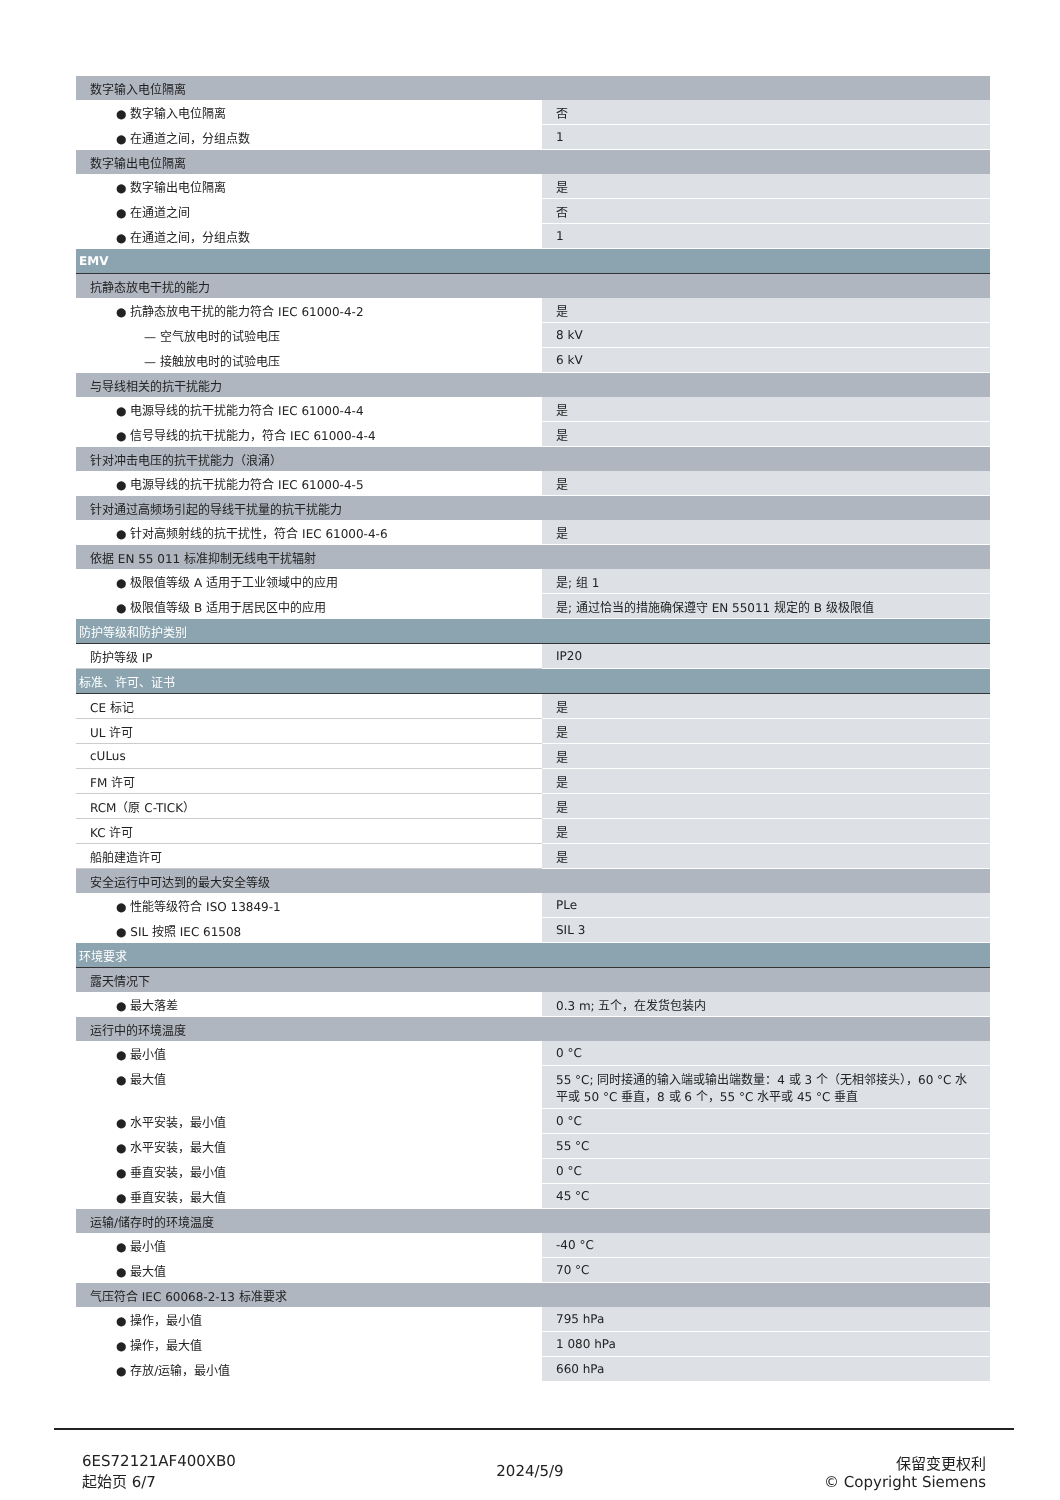| 数字输入电位隔离 | |
| ● 数字输入电位隔离 | 否 |
| ● 在通道之间，分组点数 | 1 |
| 数字输出电位隔离 | |
| ● 数字输出电位隔离 | 是 |
| ● 在通道之间 | 否 |
| ● 在通道之间，分组点数 | 1 |
| EMV | |
| 抗静态放电干扰的能力 | |
| ● 抗静态放电干扰的能力符合 IEC 61000-4-2 | 是 |
| — 空气放电时的试验电压 | 8 kV |
| — 接触放电时的试验电压 | 6 kV |
| 与导线相关的抗干扰能力 | |
| ● 电源导线的抗干扰能力符合 IEC 61000-4-4 | 是 |
| ● 信号导线的抗干扰能力，符合 IEC 61000-4-4 | 是 |
| 针对冲击电压的抗干扰能力（浪涌） | |
| ● 电源导线的抗干扰能力符合 IEC 61000-4-5 | 是 |
| 针对通过高频场引起的导线干扰量的抗干扰能力 | |
| ● 针对高频射线的抗干扰性，符合 IEC 61000-4-6 | 是 |
| 依据 EN 55 011 标准抑制无线电干扰辐射 | |
| ● 极限值等级 A 适用于工业领域中的应用 | 是; 组 1 |
| ● 极限值等级 B 适用于居民区中的应用 | 是; 通过恰当的措施确保遵守 EN 55011 规定的 B 级极限值 |
| 防护等级和防护类别 | |
| 防护等级 IP | IP20 |
| 标准、许可、证书 | |
| CE 标记 | 是 |
| UL 许可 | 是 |
| cULus | 是 |
| FM 许可 | 是 |
| RCM（原 C-TICK） | 是 |
| KC 许可 | 是 |
| 船舶建造许可 | 是 |
| 安全运行中可达到的最大安全等级 | |
| ● 性能等级符合 ISO 13849-1 | PLe |
| ● SIL 按照 IEC 61508 | SIL 3 |
| 环境要求 | |
| 露天情况下 | |
| ● 最大落差 | 0.3 m; 五个，在发货包装内 |
| 运行中的环境温度 | |
| ● 最小值 | 0 °C |
| ● 最大值 | 55 °C; 同时接通的输入端或输出端数量：4 或 3 个（无相邻接头），60 °C 水平或 50 °C 垂直，8 或 6 个，55 °C 水平或 45 °C 垂直 |
| ● 水平安装，最小值 | 0 °C |
| ● 水平安装，最大值 | 55 °C |
| ● 垂直安装，最小值 | 0 °C |
| ● 垂直安装，最大值 | 45 °C |
| 运输/储存时的环境温度 | |
| ● 最小值 | -40 °C |
| ● 最大值 | 70 °C |
| 气压符合 IEC 60068-2-13 标准要求 | |
| ● 操作，最小值 | 795 hPa |
| ● 操作，最大值 | 1 080 hPa |
| ● 存放/运输，最小值 | 660 hPa |
6ES72121AF400XB0
起始页 6/7
2024/5/9
保留变更权利
© Copyright Siemens